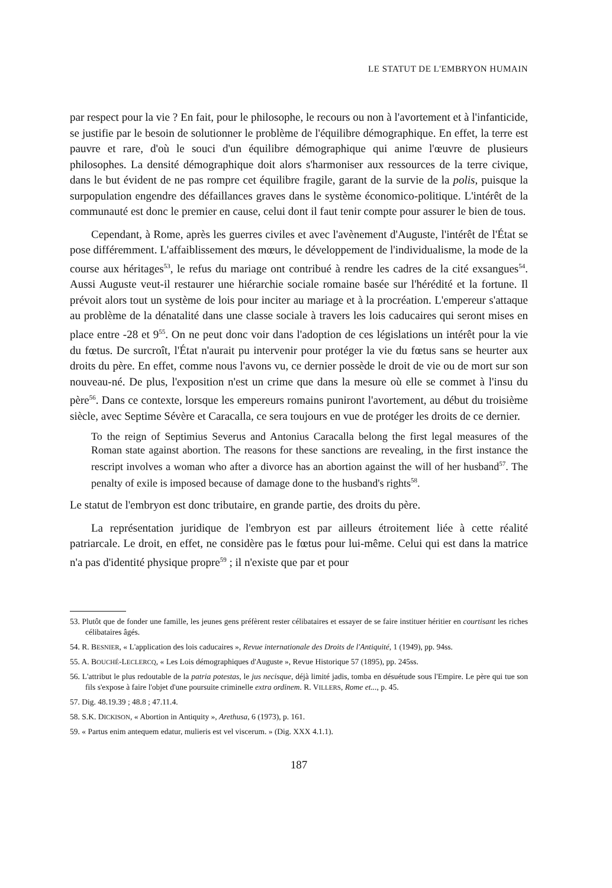LE STATUT DE L'EMBRYON HUMAIN
par respect pour la vie ? En fait, pour le philosophe, le recours ou non à l'avortement et à l'infanticide, se justifie par le besoin de solutionner le problème de l'équilibre démographique. En effet, la terre est pauvre et rare, d'où le souci d'un équilibre démographique qui anime l'œuvre de plusieurs philosophes. La densité démographique doit alors s'harmoniser aux ressources de la terre civique, dans le but évident de ne pas rompre cet équilibre fragile, garant de la survie de la polis, puisque la surpopulation engendre des défaillances graves dans le système économico-politique. L'intérêt de la communauté est donc le premier en cause, celui dont il faut tenir compte pour assurer le bien de tous.
Cependant, à Rome, après les guerres civiles et avec l'avènement d'Auguste, l'intérêt de l'État se pose différemment. L'affaiblissement des mœurs, le développement de l'individualisme, la mode de la course aux héritages<sup>53</sup>, le refus du mariage ont contribué à rendre les cadres de la cité exsangues<sup>54</sup>. Aussi Auguste veut-il restaurer une hiérarchie sociale romaine basée sur l'hérédité et la fortune. Il prévoit alors tout un système de lois pour inciter au mariage et à la procréation. L'empereur s'attaque au problème de la dénatalité dans une classe sociale à travers les lois caducaires qui seront mises en place entre -28 et 9<sup>55</sup>. On ne peut donc voir dans l'adoption de ces législations un intérêt pour la vie du fœtus. De surcroît, l'État n'aurait pu intervenir pour protéger la vie du fœtus sans se heurter aux droits du père. En effet, comme nous l'avons vu, ce dernier possède le droit de vie ou de mort sur son nouveau-né. De plus, l'exposition n'est un crime que dans la mesure où elle se commet à l'insu du père<sup>56</sup>. Dans ce contexte, lorsque les empereurs romains puniront l'avortement, au début du troisième siècle, avec Septime Sévère et Caracalla, ce sera toujours en vue de protéger les droits de ce dernier.
To the reign of Septimius Severus and Antonius Caracalla belong the first legal measures of the Roman state against abortion. The reasons for these sanctions are revealing, in the first instance the rescript involves a woman who after a divorce has an abortion against the will of her husband<sup>57</sup>. The penalty of exile is imposed because of damage done to the husband's rights<sup>58</sup>.
Le statut de l'embryon est donc tributaire, en grande partie, des droits du père.
La représentation juridique de l'embryon est par ailleurs étroitement liée à cette réalité patriarcale. Le droit, en effet, ne considère pas le fœtus pour lui-même. Celui qui est dans la matrice n'a pas d'identité physique propre<sup>59</sup> ; il n'existe que par et pour
53. Plutôt que de fonder une famille, les jeunes gens préfèrent rester célibataires et essayer de se faire instituer héritier en courtisant les riches célibataires âgés.
54. R. BESNIER, « L'application des lois caducaires », Revue internationale des Droits de l'Antiquité, 1 (1949), pp. 94ss.
55. A. BOUCHÉ-LECLERCQ, « Les Lois démographiques d'Auguste », Revue Historique 57 (1895), pp. 245ss.
56. L'attribut le plus redoutable de la patria potestas, le jus necisque, déjà limité jadis, tomba en désuétude sous l'Empire. Le père qui tue son fils s'expose à faire l'objet d'une poursuite criminelle extra ordinem. R. VILLERS, Rome et..., p. 45.
57. Dig. 48.19.39 ; 48.8 ; 47.11.4.
58. S.K. DICKISON, « Abortion in Antiquity », Arethusa, 6 (1973), p. 161.
59. « Partus enim antequem edatur, mulieris est vel viscerum. » (Dig. XXX 4.1.1).
187